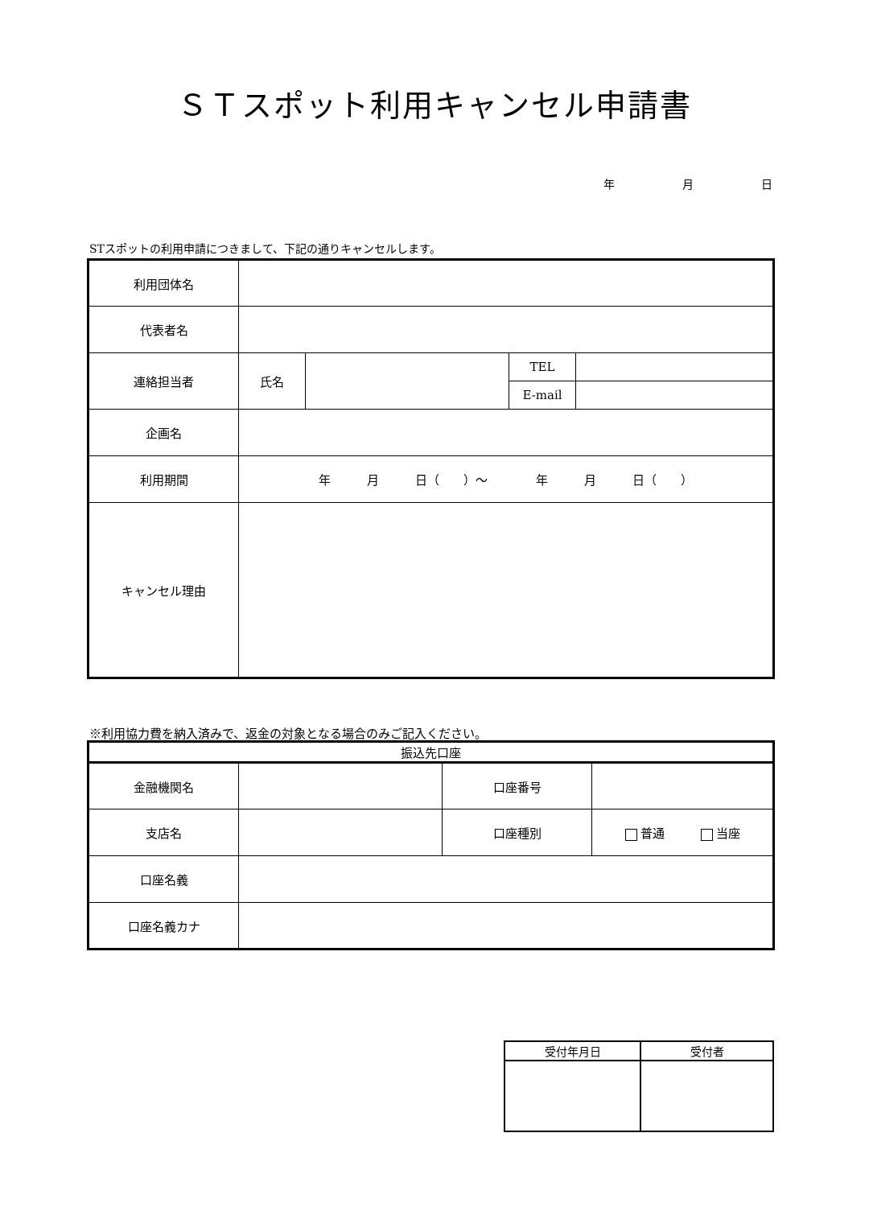ＳＴスポット利用キャンセル申請書
年 月 日
STスポットの利用申請につきまして、下記の通りキャンセルします。
| 利用団体名 | | | | |
| 代表者名 | | | | |
| 連絡担当者 | 氏名 | | TEL | |
| | | | E-mail | |
| 企画名 | | | | |
| 利用期間 | 年 月 日（ ）～ 年 月 日（ ） | | | |
| キャンセル理由 | | | | |
※利用協力費を納入済みで、返金の対象となる場合のみご記入ください。
| 振込先口座 | | | |
| 金融機関名 | | 口座番号 | |
| 支店名 | | 口座種別 | 普通 当座 |
| 口座名義 | | | |
| 口座名義カナ | | | |
| 受付年月日 | 受付者 |